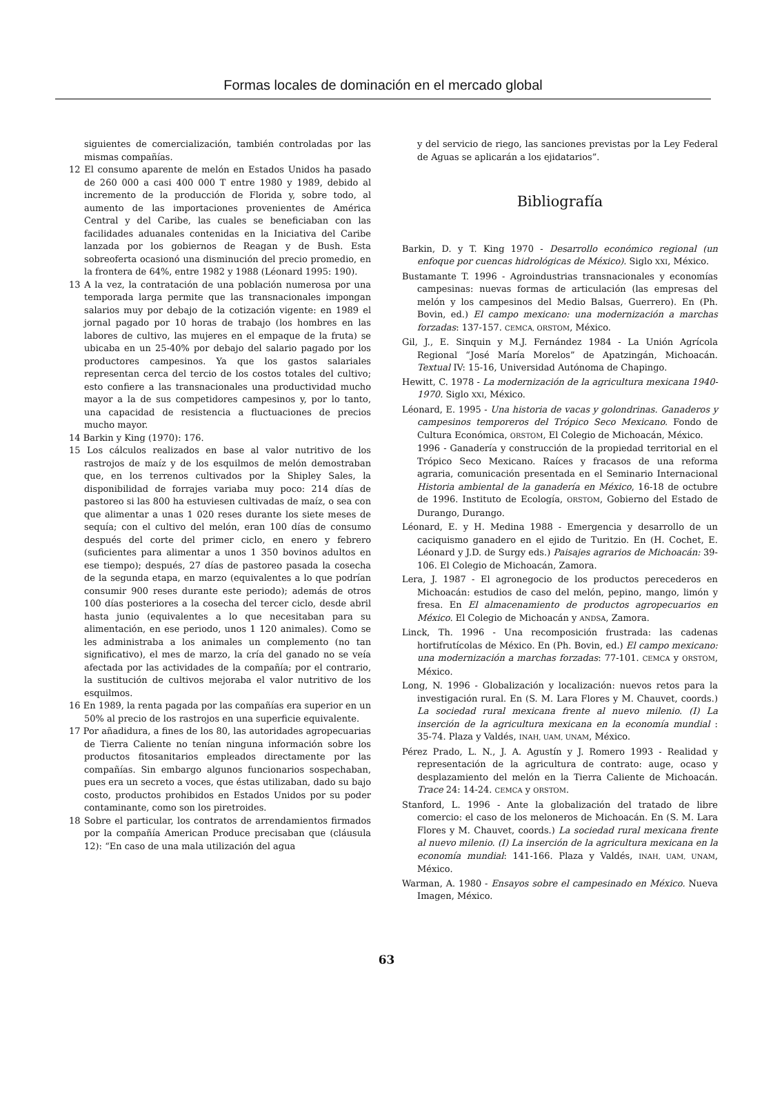Formas locales de dominación en el mercado global
siguientes de comercialización, también controladas por las mismas compañías.
12 El consumo aparente de melón en Estados Unidos ha pasado de 260 000 a casi 400 000 T entre 1980 y 1989, debido al incremento de la producción de Florida y, sobre todo, al aumento de las importaciones provenientes de América Central y del Caribe, las cuales se beneficiaban con las facilidades aduanales contenidas en la Iniciativa del Caribe lanzada por los gobiernos de Reagan y de Bush. Esta sobreoferta ocasionó una disminución del precio promedio, en la frontera de 64%, entre 1982 y 1988 (Léonard 1995: 190).
13 A la vez, la contratación de una población numerosa por una temporada larga permite que las transnacionales impongan salarios muy por debajo de la cotización vigente: en 1989 el jornal pagado por 10 horas de trabajo (los hombres en las labores de cultivo, las mujeres en el empaque de la fruta) se ubicaba en un 25-40% por debajo del salario pagado por los productores campesinos. Ya que los gastos salariales representan cerca del tercio de los costos totales del cultivo; esto confiere a las transnacionales una productividad mucho mayor a la de sus competidores campesinos y, por lo tanto, una capacidad de resistencia a fluctuaciones de precios mucho mayor.
14 Barkin y King (1970): 176.
15 Los cálculos realizados en base al valor nutritivo de los rastrojos de maíz y de los esquilmos de melón demostraban que, en los terrenos cultivados por la Shipley Sales, la disponibilidad de forrajes variaba muy poco: 214 días de pastoreo si las 800 ha estuviesen cultivadas de maíz, o sea con que alimentar a unas 1 020 reses durante los siete meses de sequía; con el cultivo del melón, eran 100 días de consumo después del corte del primer ciclo, en enero y febrero (suficientes para alimentar a unos 1 350 bovinos adultos en ese tiempo); después, 27 días de pastoreo pasada la cosecha de la segunda etapa, en marzo (equivalentes a lo que podrían consumir 900 reses durante este periodo); además de otros 100 días posteriores a la cosecha del tercer ciclo, desde abril hasta junio (equivalentes a lo que necesitaban para su alimentación, en ese periodo, unos 1 120 animales). Como se les administraba a los animales un complemento (no tan significativo), el mes de marzo, la cría del ganado no se veía afectada por las actividades de la compañía; por el contrario, la sustitución de cultivos mejoraba el valor nutritivo de los esquilmos.
16 En 1989, la renta pagada por las compañías era superior en un 50% al precio de los rastrojos en una superficie equivalente.
17 Por añadidura, a fines de los 80, las autoridades agropecuarias de Tierra Caliente no tenían ninguna información sobre los productos fitosanitarios empleados directamente por las compañías. Sin embargo algunos funcionarios sospechaban, pues era un secreto a voces, que éstas utilizaban, dado su bajo costo, productos prohibidos en Estados Unidos por su poder contaminante, como son los piretroides.
18 Sobre el particular, los contratos de arrendamientos firmados por la compañía American Produce precisaban que (cláusula 12): “En caso de una mala utilización del agua
y del servicio de riego, las sanciones previstas por la Ley Federal de Aguas se aplicarán a los ejidatarios”.
Bibliografía
Barkin, D. y T. King 1970 - Desarrollo económico regional (un enfoque por cuencas hidrológicas de México). Siglo XXI, México.
Bustamante T. 1996 - Agroindustrias transnacionales y economías campesinas: nuevas formas de articulación (las empresas del melón y los campesinos del Medio Balsas, Guerrero). En (Ph. Bovin, ed.) El campo mexicano: una modernización a marchas forzadas: 137-157. CEMCA, ORSTOM, México.
Gil, J., E. Sinquin y M.J. Fernández 1984 - La Unión Agrícola Regional “José María Morelos” de Apatzingán, Michoacán. Textual IV: 15-16, Universidad Autónoma de Chapingo.
Hewitt, C. 1978 - La modernización de la agricultura mexicana 1940-1970. Siglo XXI, México.
Léonard, E. 1995 - Una historia de vacas y golondrinas. Ganaderos y campesinos temporeros del Trópico Seco Mexicano. Fondo de Cultura Económica, ORSTOM, El Colegio de Michoacán, México.
1996 - Ganadería y construcción de la propiedad territorial en el Trópico Seco Mexicano. Raíces y fracasos de una reforma agraria, comunicación presentada en el Seminario Internacional Historia ambiental de la ganadería en México, 16-18 de octubre de 1996. Instituto de Ecología, ORSTOM, Gobierno del Estado de Durango, Durango.
Léonard, E. y H. Medina 1988 - Emergencia y desarrollo de un caciquismo ganadero en el ejido de Turitzio. En (H. Cochet, E. Léonard y J.D. de Surgy eds.) Paisajes agrarios de Michoacán: 39-106. El Colegio de Michoacán, Zamora.
Lera, J. 1987 - El agronegocio de los productos perecederos en Michoacán: estudios de caso del melón, pepino, mango, limón y fresa. En El almacenamiento de productos agropecuarios en México. El Colegio de Michoacán y ANDSA, Zamora.
Linck, Th. 1996 - Una recomposición frustrada: las cadenas hortifrutícolas de México. En (Ph. Bovin, ed.) El campo mexicano: una modernización a marchas forzadas: 77-101. CEMCA y ORSTOM, México.
Long, N. 1996 - Globalización y localización: nuevos retos para la investigación rural. En (S. M. Lara Flores y M. Chauvet, coords.) La sociedad rural mexicana frente al nuevo milenio. (I) La inserción de la agricultura mexicana en la economía mundial : 35-74. Plaza y Valdés, INAH, UAM, UNAM, México.
Pérez Prado, L. N., J. A. Agustín y J. Romero 1993 - Realidad y representación de la agricultura de contrato: auge, ocaso y desplazamiento del melón en la Tierra Caliente de Michoacán. Trace 24: 14-24. CEMCA y ORSTOM.
Stanford, L. 1996 - Ante la globalización del tratado de libre comercio: el caso de los meloneros de Michoacán. En (S. M. Lara Flores y M. Chauvet, coords.) La sociedad rural mexicana frente al nuevo milenio. (I) La inserción de la agricultura mexicana en la economía mundial: 141-166. Plaza y Valdés, INAH, UAM, UNAM, México.
Warman, A. 1980 - Ensayos sobre el campesinado en México. Nueva Imagen, México.
63